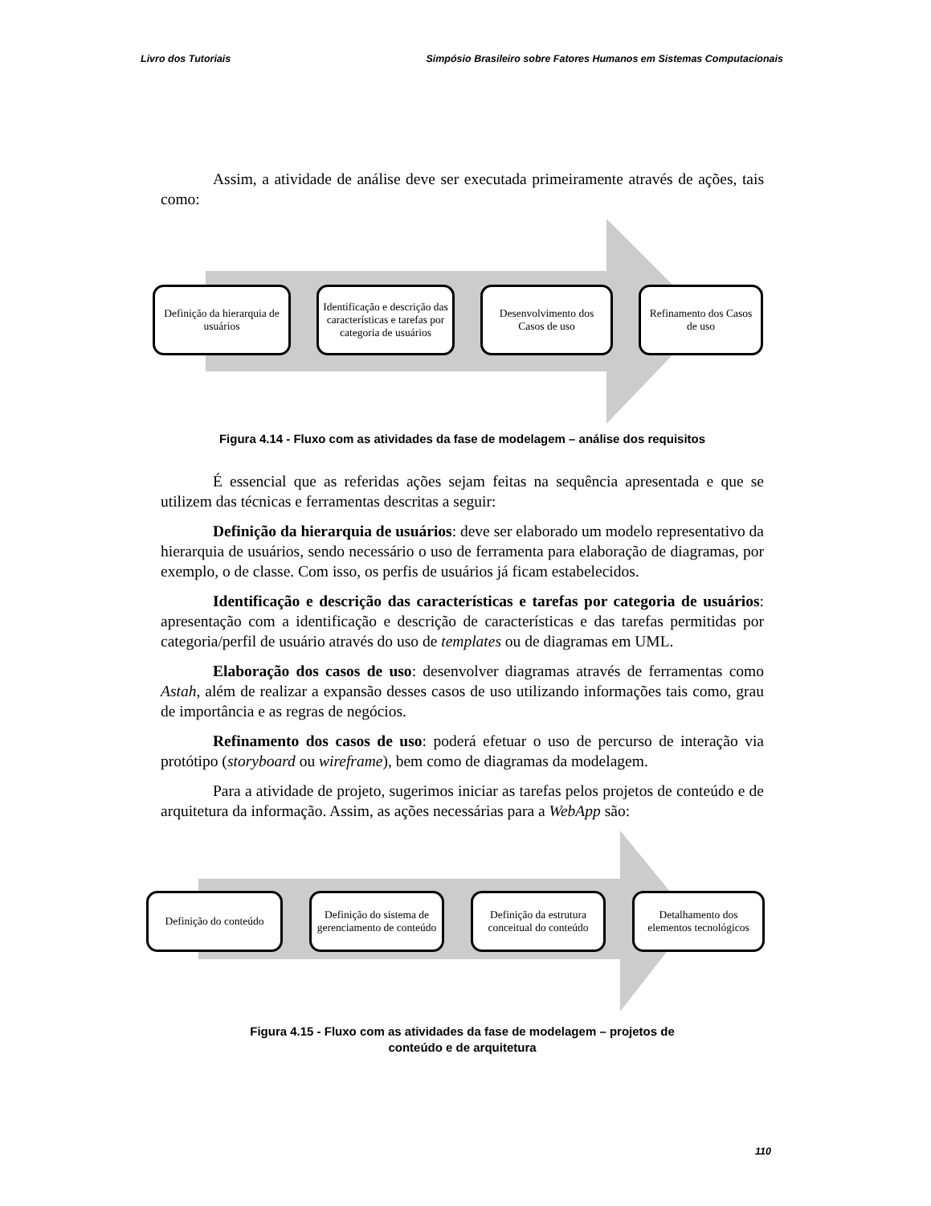Livro dos Tutoriais Simpósio Brasileiro sobre Fatores Humanos em Sistemas Computacionais
Assim, a atividade de análise deve ser executada primeiramente através de ações, tais como:
Definição da hierarquia de usuários
Identificação e descrição das características e tarefas por categoria de usuários
Desenvolvimento dos Casos de uso
Refinamento dos Casos de uso
Figura 4.14 - Fluxo com as atividades da fase de modelagem – análise dos requisitos
É essencial que as referidas ações sejam feitas na sequência apresentada e que se utilizem das técnicas e ferramentas descritas a seguir:
Definição da hierarquia de usuários: deve ser elaborado um modelo representativo da hierarquia de usuários, sendo necessário o uso de ferramenta para elaboração de diagramas, por exemplo, o de classe. Com isso, os perfis de usuários já ficam estabelecidos.
Identificação e descrição das características e tarefas por categoria de usuários: apresentação com a identificação e descrição de características e das tarefas permitidas por categoria/perfil de usuário através do uso de templates ou de diagramas em UML.
Elaboração dos casos de uso: desenvolver diagramas através de ferramentas como Astah, além de realizar a expansão desses casos de uso utilizando informações tais como, grau de importância e as regras de negócios.
Refinamento dos casos de uso: poderá efetuar o uso de percurso de interação via protótipo (storyboard ou wireframe), bem como de diagramas da modelagem.
Para a atividade de projeto, sugerimos iniciar as tarefas pelos projetos de conteúdo e de arquitetura da informação. Assim, as ações necessárias para a WebApp são:
Definição do conteúdo
Definição do sistema de gerenciamento de conteúdo
Definição da estrutura conceitual do conteúdo
Detalhamento dos elementos tecnológicos
Figura 4.15 - Fluxo com as atividades da fase de modelagem – projetos de
conteúdo e de arquitetura
110